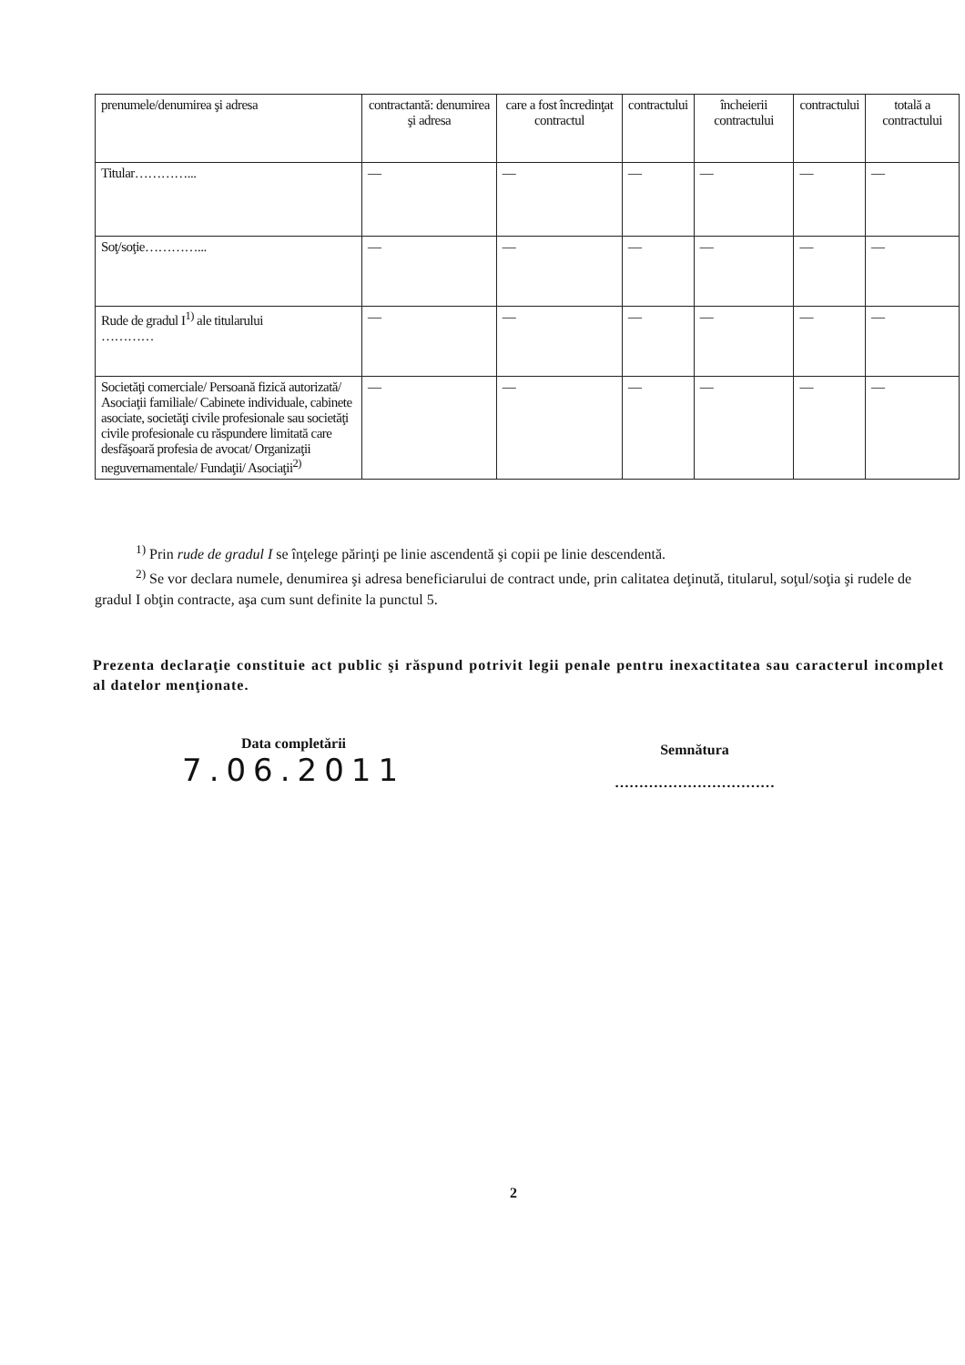| prenumele/denumirea şi adresa | contractantă: denumirea şi adresa | care a fost încredinţat contractul | contractului | încheierii contractului | contractului | totală a contractului |
| Titular…………... | — | — | — | — | — | — |
| Soţ/soţie…………... | — | — | — | — | — | — |
| Rude de gradul I<sup>1)</sup> ale titularului ………… | — | — | — | — | — | — |
| Societăţi comerciale/ Persoană fizică autorizată/ Asociaţii familiale/ Cabinete individuale, cabinete asociate, societăţi civile profesionale sau societăţi civile profesionale cu răspundere limitată care desfăşoară profesia de avocat/ Organizaţii neguvernamentale/ Fundaţii/ Asociaţii<sup>2)</sup> | — | — | — | — | — | — |
<sup>1)</sup> Prin rude de gradul I se înţelege părinţi pe linie ascendentă şi copii pe linie descendentă.
<sup>2)</sup> Se vor declara numele, denumirea şi adresa beneficiarului de contract unde, prin calitatea deţinută, titularul, soţul/soţia şi rudele de gradul I obţin contracte, aşa cum sunt definite la punctul 5.
Prezenta declaraţie constituie act public şi răspund potrivit legii penale pentru inexactitatea sau caracterul incomplet al datelor menţionate.
Data completării
7.06.2011
Semnătura
……………………………
2